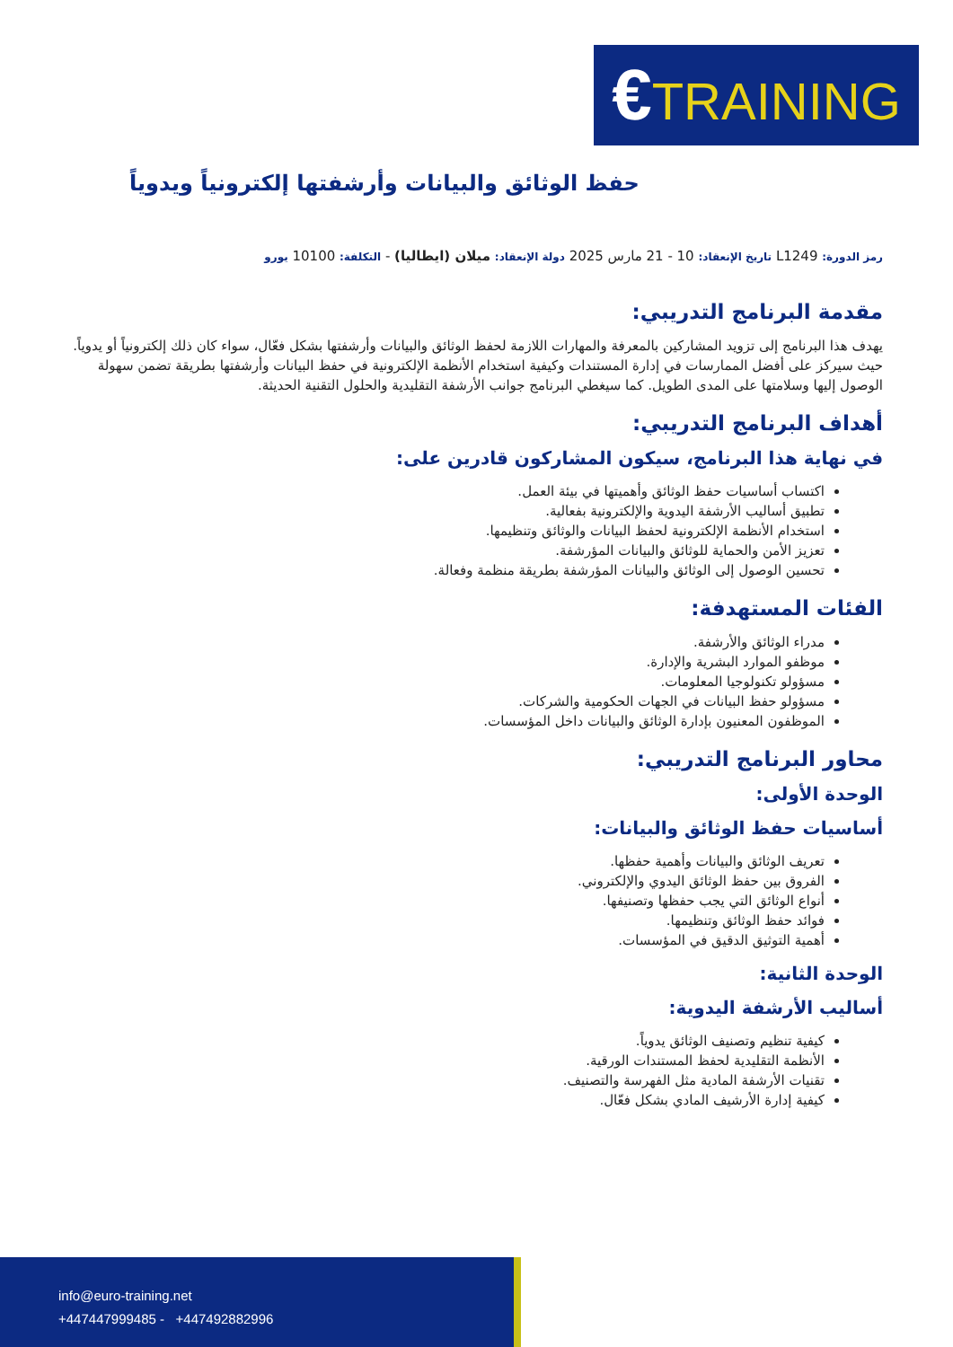€TRAINING
حفظ الوثائق والبيانات وأرشفتها إلكترونياً ويدوياً
رمز الدورة: L1249 تاريخ الإنعقاد: 10 - 21 مارس 2025 دولة الإنعقاد: ميلان (ايطاليا) - التكلفة: 10100 يورو
مقدمة البرنامج التدريبي:
يهدف هذا البرنامج إلى تزويد المشاركين بالمعرفة والمهارات اللازمة لحفظ الوثائق والبيانات وأرشفتها بشكل فعّال، سواء كان ذلك إلكترونياً أو يدوياً. حيث سيركز على أفضل الممارسات في إدارة المستندات وكيفية استخدام الأنظمة الإلكترونية في حفظ البيانات وأرشفتها بطريقة تضمن سهولة الوصول إليها وسلامتها على المدى الطويل. كما سيغطي البرنامج جوانب الأرشفة التقليدية والحلول التقنية الحديثة.
أهداف البرنامج التدريبي:
في نهاية هذا البرنامج، سيكون المشاركون قادرين على:
اكتساب أساسيات حفظ الوثائق وأهميتها في بيئة العمل.
تطبيق أساليب الأرشفة اليدوية والإلكترونية بفعالية.
استخدام الأنظمة الإلكترونية لحفظ البيانات والوثائق وتنظيمها.
تعزيز الأمن والحماية للوثائق والبيانات المؤرشفة.
تحسين الوصول إلى الوثائق والبيانات المؤرشفة بطريقة منظمة وفعالة.
الفئات المستهدفة:
مدراء الوثائق والأرشفة.
موظفو الموارد البشرية والإدارة.
مسؤولو تكنولوجيا المعلومات.
مسؤولو حفظ البيانات في الجهات الحكومية والشركات.
الموظفون المعنيون بإدارة الوثائق والبيانات داخل المؤسسات.
محاور البرنامج التدريبي:
الوحدة الأولى:
أساسيات حفظ الوثائق والبيانات:
تعريف الوثائق والبيانات وأهمية حفظها.
الفروق بين حفظ الوثائق اليدوي والإلكتروني.
أنواع الوثائق التي يجب حفظها وتصنيفها.
فوائد حفظ الوثائق وتنظيمها.
أهمية التوثيق الدقيق في المؤسسات.
الوحدة الثانية:
أساليب الأرشفة اليدوية:
كيفية تنظيم وتصنيف الوثائق يدوياً.
الأنظمة التقليدية لحفظ المستندات الورقية.
تقنيات الأرشفة المادية مثل الفهرسة والتصنيف.
كيفية إدارة الأرشيف المادي بشكل فعّال.
info@euro-training.net
+447447999485 - +447492882996